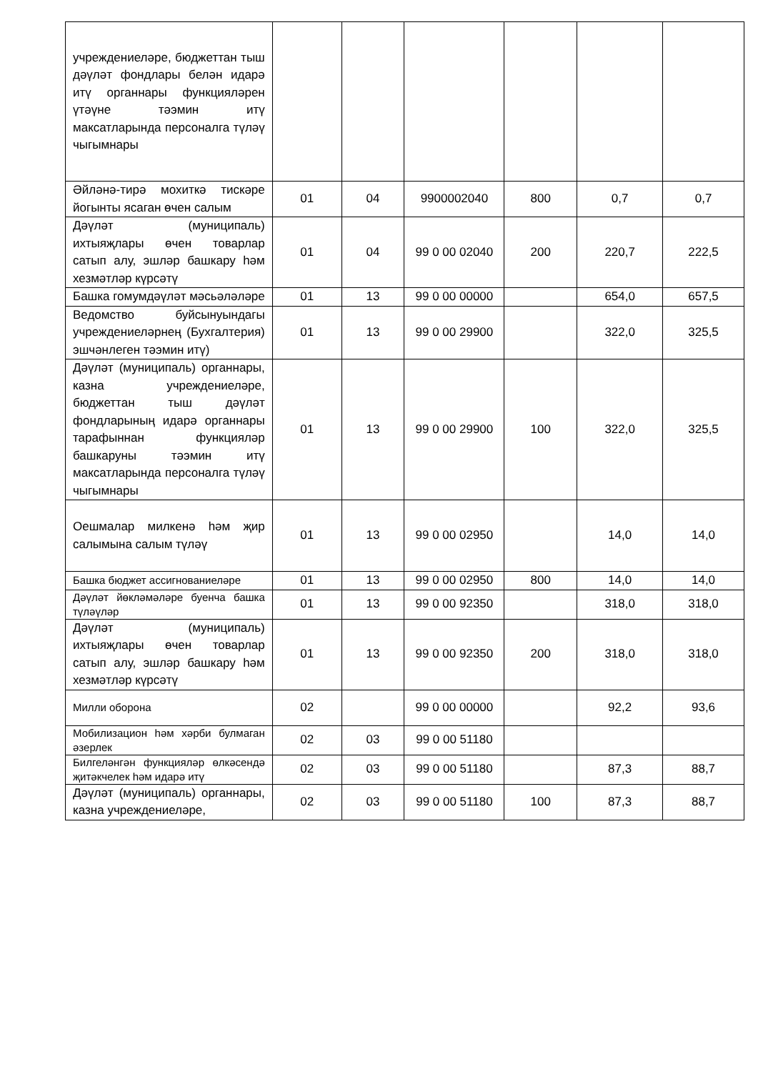| учреждениеләре, бюджеттан тыш дәүләт фондлары белән идарә итү органнары функцияләрен үтәүне тәэмин итү максатларында персоналга түләү чыгымнары | | | | | | |
| Әйләнә-тирә мохиткә тискәре йогынты ясаган өчен салым | 01 | 04 | 9900002040 | 800 | 0,7 | 0,7 |
| Дәүләт (муниципаль) ихтыяҗлары өчен товарлар сатып алу, эшләр башкару һәм хезмәтләр күрсәтү | 01 | 04 | 99 0 00 02040 | 200 | 220,7 | 222,5 |
| Башка гомумдәүләт мәсьәләләре | 01 | 13 | 99 0 00 00000 | | 654,0 | 657,5 |
| Ведомство буйсынуындагы учреждениеләрнең (Бухгалтерия) эшчәнлеген тәэмин итү) | 01 | 13 | 99 0 00 29900 | | 322,0 | 325,5 |
| Дәүләт (муниципаль) органнары, казна учреждениеләре, бюджеттан тыш дәүләт фондларының идарә органнары тарафыннан функцияләр башкаруны тәэмин итү максатларында персоналга түләү чыгымнары | 01 | 13 | 99 0 00 29900 | 100 | 322,0 | 325,5 |
| Оешмалар милкенә һәм җир салымына салым түләү | 01 | 13 | 99 0 00 02950 | | 14,0 | 14,0 |
| Башка бюджет ассигнованиеләре | 01 | 13 | 99 0 00 02950 | 800 | 14,0 | 14,0 |
| Дәүләт йөкләмәләре буенча башка түләүләр | 01 | 13 | 99 0 00 92350 | | 318,0 | 318,0 |
| Дәүләт (муниципаль) ихтыяҗлары өчен товарлар сатып алу, эшләр башкару һәм хезмәтләр күрсәтү | 01 | 13 | 99 0 00 92350 | 200 | 318,0 | 318,0 |
| Милли оборона | 02 | | 99 0 00 00000 | | 92,2 | 93,6 |
| Мобилизацион һәм хәрби булмаган әзерлек | 02 | 03 | 99 0 00 51180 | | | |
| Билгеләнгән функцияләр өлкәсендә җитәкчелек һәм идарә итү | 02 | 03 | 99 0 00 51180 | | 87,3 | 88,7 |
| Дәүләт (муниципаль) органнары, казна учреждениеләре, | 02 | 03 | 99 0 00 51180 | 100 | 87,3 | 88,7 |